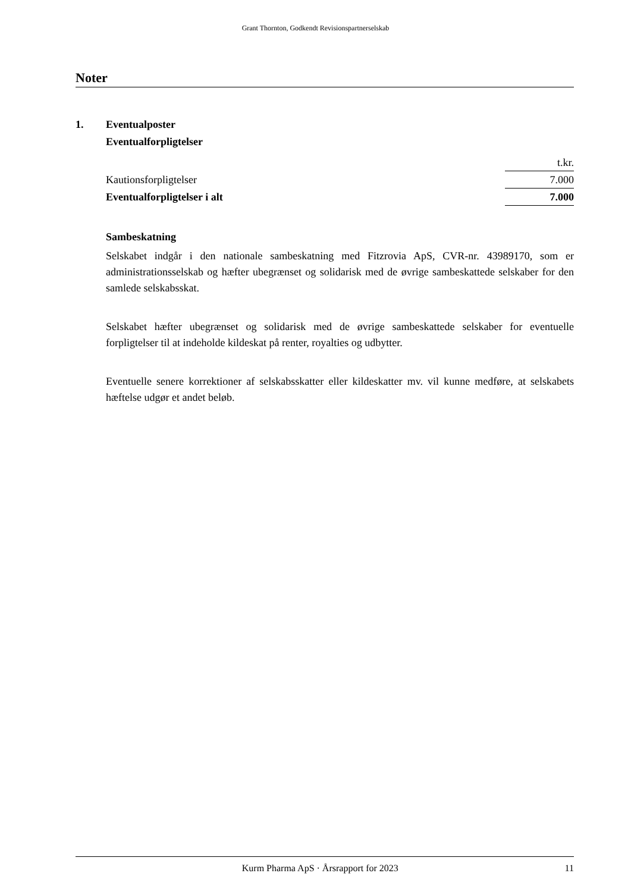Grant Thornton, Godkendt Revisionspartnerselskab
Noter
1. Eventualposter
Eventualforpligtelser
| | t.kr. |
| Kautionsforpligtelser | 7.000 |
| Eventualforpligtelser i alt | 7.000 |
Sambeskatning
Selskabet indgår i den nationale sambeskatning med Fitzrovia ApS, CVR-nr. 43989170, som er administrationsselskab og hæfter ubegrænset og solidarisk med de øvrige sambeskattede selskaber for den samlede selskabsskat.
Selskabet hæfter ubegrænset og solidarisk med de øvrige sambeskattede selskaber for eventuelle forpligtelser til at indeholde kildeskat på renter, royalties og udbytter.
Eventuelle senere korrektioner af selskabsskatter eller kildeskatter mv. vil kunne medføre, at selskabets hæftelse udgør et andet beløb.
Kurm Pharma ApS · Årsrapport for 2023 11